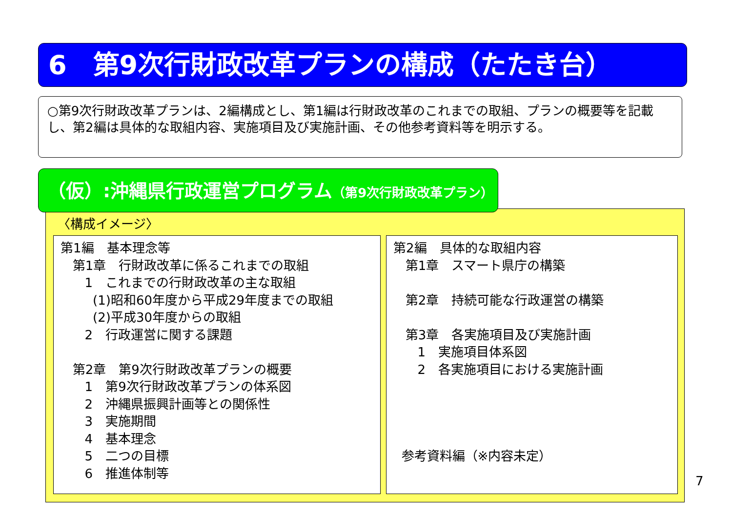6　第9次行財政改革プランの構成（たたき台）
○第9次行財政改革プランは、2編構成とし、第1編は行財政改革のこれまでの取組、プランの概要等を記載し、第2編は具体的な取組内容、実施項目及び実施計画、その他参考資料等を明示する。
（仮）:沖縄県行政運営プログラム（第9次行財政改革プラン）
〈構成イメージ〉
第1編　基本理念等 第1章　行財政改革に係るこれまでの取組 1　これまでの行財政改革の主な取組 (1)昭和60年度から平成29年度までの取組 (2)平成30年度からの取組 2　行政運営に関する課題 第2章　第9次行財政改革プランの概要 1　第9次行財政改革プランの体系図 2　沖縄県振興計画等との関係性 3　実施期間 4　基本理念 5　二つの目標 6　推進体制等
第2編　具体的な取組内容 第1章　スマート県庁の構築 第2章　持続可能な行政運営の構築 第3章　各実施項目及び実施計画 1　実施項目体系図 2　各実施項目における実施計画 参考資料編（※内容未定）
7